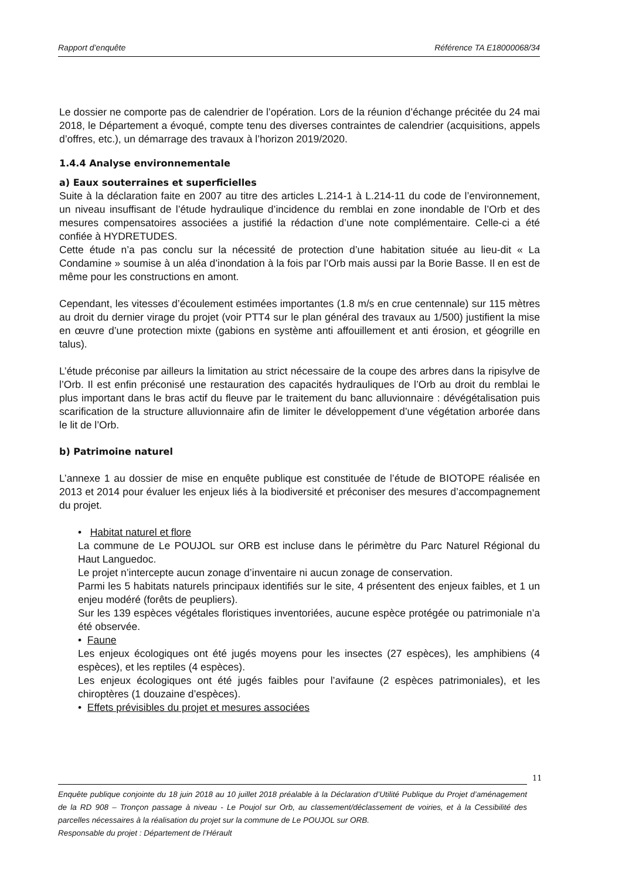Rapport d’enquête Référence TA E18000068/34
Le dossier ne comporte pas de calendrier de l’opération. Lors de la réunion d’échange précitée du 24 mai 2018, le Département a évoqué, compte tenu des diverses contraintes de calendrier (acquisitions, appels d’offres, etc.), un démarrage des travaux à l’horizon 2019/2020.
1.4.4 Analyse environnementale
a) Eaux souterraines et superficielles
Suite à la déclaration faite en 2007 au titre des articles L.214-1 à L.214-11 du code de l’environnement, un niveau insuffisant de l’étude hydraulique d’incidence du remblai en zone inondable de l’Orb et des mesures compensatoires associées a justifié la rédaction d’une note complémentaire. Celle-ci a été confiée à HYDRETUDES.
Cette étude n’a pas conclu sur la nécessité de protection d’une habitation située au lieu-dit « La Condamine » soumise à un aléa d’inondation à la fois par l’Orb mais aussi par la Borie Basse. Il en est de même pour les constructions en amont.
Cependant, les vitesses d’écoulement estimées importantes (1.8 m/s en crue centennale) sur 115 mètres au droit du dernier virage du projet (voir PTT4 sur le plan général des travaux au 1/500) justifient la mise en œuvre d’une protection mixte (gabions en système anti affouillement et anti érosion, et géogrille en talus).
L’étude préconise par ailleurs la limitation au strict nécessaire de la coupe des arbres dans la ripisylve de l’Orb. Il est enfin préconisé une restauration des capacités hydrauliques de l’Orb au droit du remblai le plus important dans le bras actif du fleuve par le traitement du banc alluvionnaire : dévégétalisation puis scarification de la structure alluvionnaire afin de limiter le développement d’une végétation arborée dans le lit de l’Orb.
b) Patrimoine naturel
L’annexe 1 au dossier de mise en enquête publique est constituée de l’étude de BIOTOPE réalisée en 2013 et 2014 pour évaluer les enjeux liés à la biodiversité et préconiser des mesures d’accompagnement du projet.
• Habitat naturel et flore
La commune de Le POUJOL sur ORB est incluse dans le périmètre du Parc Naturel Régional du Haut Languedoc.
Le projet n’intercepte aucun zonage d’inventaire ni aucun zonage de conservation.
Parmi les 5 habitats naturels principaux identifiés sur le site, 4 présentent des enjeux faibles, et 1 un enjeu modéré (forêts de peupliers).
Sur les 139 espèces végétales floristiques inventoriées, aucune espèce protégée ou patrimoniale n’a été observée.
• Faune
Les enjeux écologiques ont été jugés moyens pour les insectes (27 espèces), les amphibiens (4 espèces), et les reptiles (4 espèces).
Les enjeux écologiques ont été jugés faibles pour l’avifaune (2 espèces patrimoniales), et les chiroptères (1 douzaine d’espèces).
• Effets prévisibles du projet et mesures associées
11
Enquête publique conjointe du 18 juin 2018 au 10 juillet 2018 préalable à la Déclaration d’Utilité Publique du Projet d’aménagement de la RD 908 – Tronçon passage à niveau - Le Poujol sur Orb, au classement/déclassement de voiries, et à la Cessibilité des parcelles nécessaires à la réalisation du projet sur la commune de Le POUJOL sur ORB.
Responsable du projet : Département de l’Hérault